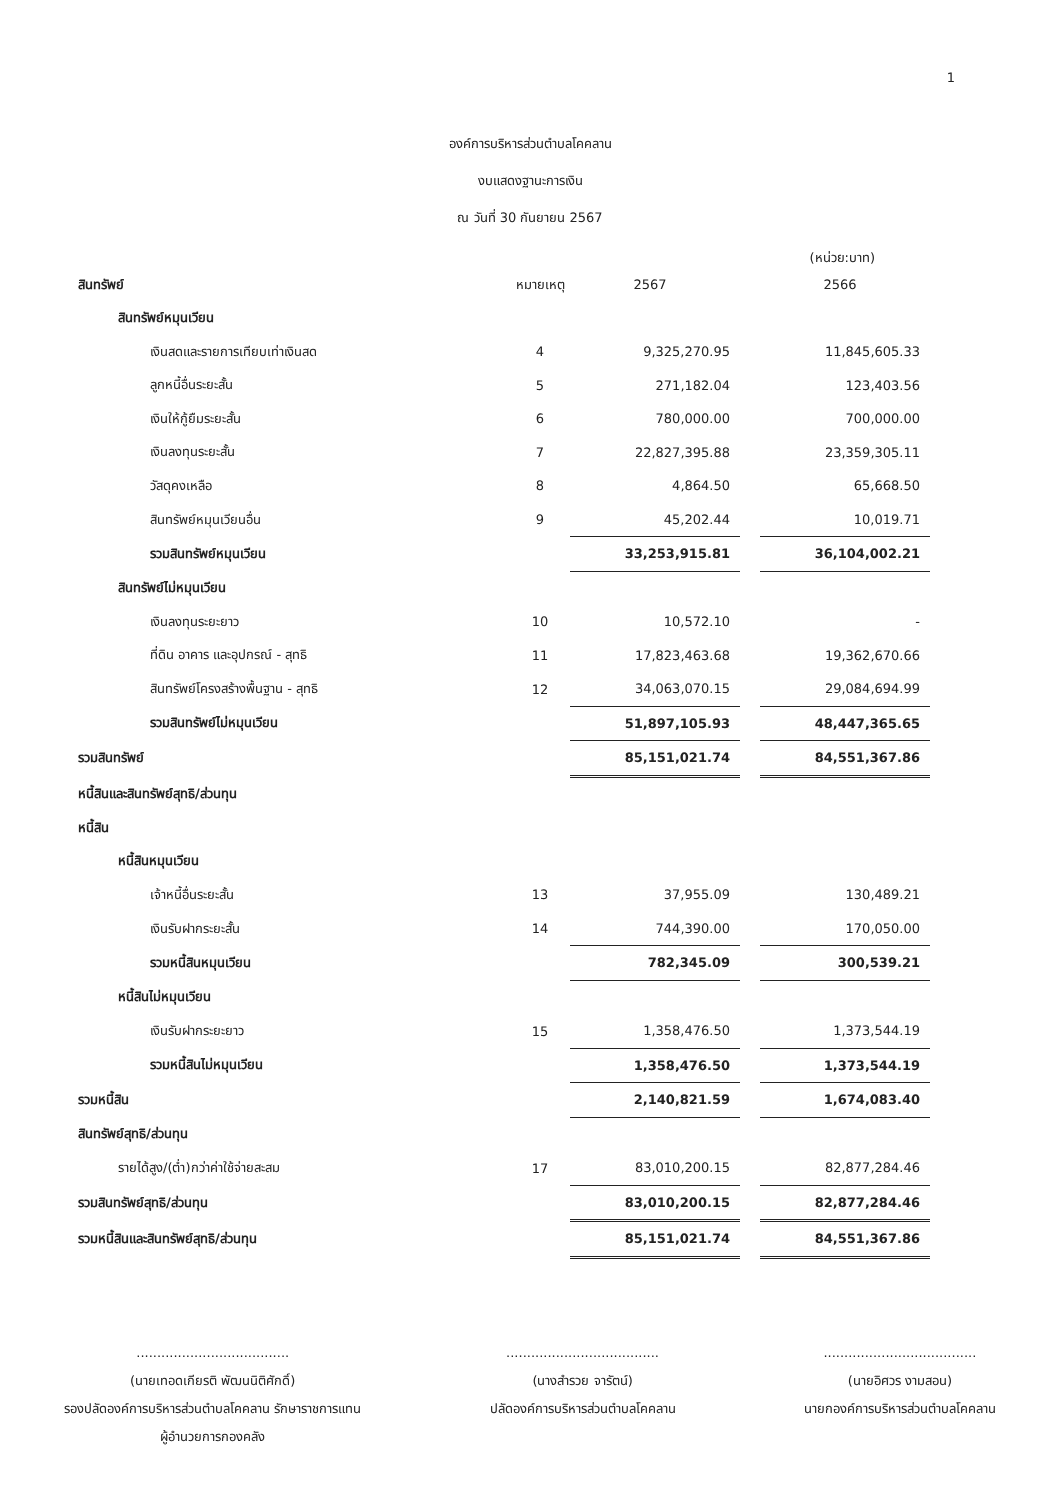1
องค์การบริหารส่วนตำบลโคคลาน
งบแสดงฐานะการเงิน
ณ วันที่ 30 กันยายน 2567
(หน่วย:บาท)
| สินทรัพย์ | หมายเหตุ | 2567 | | 2566 |
| สินทรัพย์หมุนเวียน | | | | |
| เงินสดและรายการเทียบเท่าเงินสด | 4 | 9,325,270.95 | | 11,845,605.33 |
| ลูกหนี้อื่นระยะสั้น | 5 | 271,182.04 | | 123,403.56 |
| เงินให้กู้ยืมระยะสั้น | 6 | 780,000.00 | | 700,000.00 |
| เงินลงทุนระยะสั้น | 7 | 22,827,395.88 | | 23,359,305.11 |
| วัสดุคงเหลือ | 8 | 4,864.50 | | 65,668.50 |
| สินทรัพย์หมุนเวียนอื่น | 9 | 45,202.44 | | 10,019.71 |
| รวมสินทรัพย์หมุนเวียน | | 33,253,915.81 | | 36,104,002.21 |
| สินทรัพย์ไม่หมุนเวียน | | | | |
| เงินลงทุนระยะยาว | 10 | 10,572.10 | | - |
| ที่ดิน อาคาร และอุปกรณ์ - สุทธิ | 11 | 17,823,463.68 | | 19,362,670.66 |
| สินทรัพย์โครงสร้างพื้นฐาน - สุทธิ | 12 | 34,063,070.15 | | 29,084,694.99 |
| รวมสินทรัพย์ไม่หมุนเวียน | | 51,897,105.93 | | 48,447,365.65 |
| รวมสินทรัพย์ | | 85,151,021.74 | | 84,551,367.86 |
| หนี้สินและสินทรัพย์สุทธิ/ส่วนทุน | | | | |
| หนี้สิน | | | | |
| หนี้สินหมุนเวียน | | | | |
| เจ้าหนี้อื่นระยะสั้น | 13 | 37,955.09 | | 130,489.21 |
| เงินรับฝากระยะสั้น | 14 | 744,390.00 | | 170,050.00 |
| รวมหนี้สินหมุนเวียน | | 782,345.09 | | 300,539.21 |
| หนี้สินไม่หมุนเวียน | | | | |
| เงินรับฝากระยะยาว | 15 | 1,358,476.50 | | 1,373,544.19 |
| รวมหนี้สินไม่หมุนเวียน | | 1,358,476.50 | | 1,373,544.19 |
| รวมหนี้สิน | | 2,140,821.59 | | 1,674,083.40 |
| สินทรัพย์สุทธิ/ส่วนทุน | | | | |
| รายได้สูง/(ต่ำ)กว่าค่าใช้จ่ายสะสม | 17 | 83,010,200.15 | | 82,877,284.46 |
| รวมสินทรัพย์สุทธิ/ส่วนทุน | | 83,010,200.15 | | 82,877,284.46 |
| รวมหนี้สินและสินทรัพย์สุทธิ/ส่วนทุน | | 85,151,021.74 | | 84,551,367.86 |
.....................................
(นายเทอดเกียรติ พัฒนนิติศักดิ์)
รองปลัดองค์การบริหารส่วนตำบลโคคลาน รักษาราชการแทน
ผู้อำนวยการกองคลัง
.....................................
(นางสำรวย จารัตน์)
ปลัดองค์การบริหารส่วนตำบลโคคลาน
.....................................
(นายอิศวร งามสอน)
นายกองค์การบริหารส่วนตำบลโคคลาน